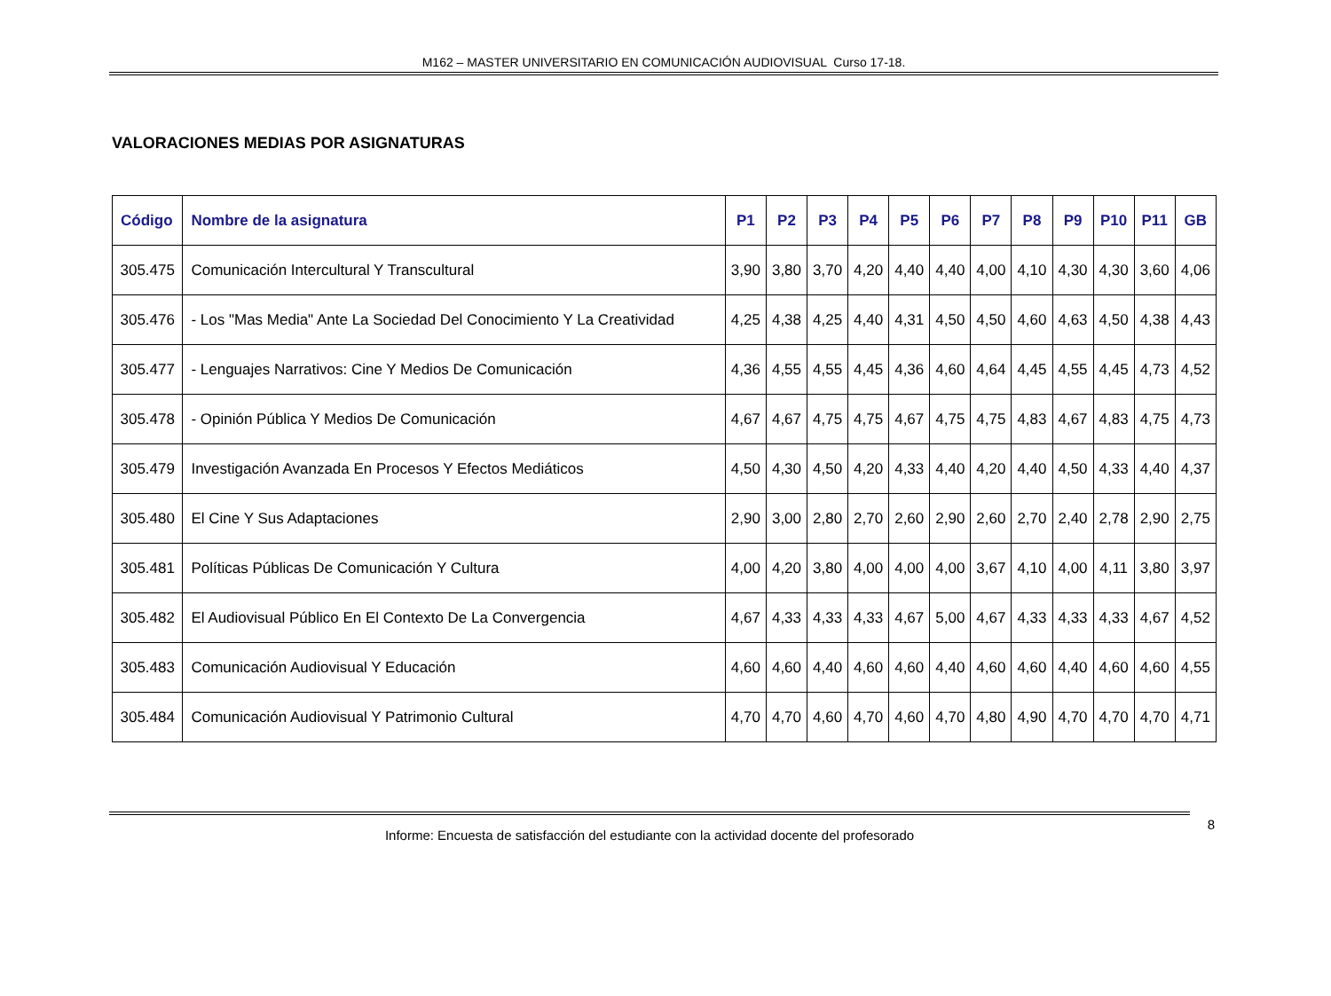M162 – MASTER UNIVERSITARIO EN COMUNICACIÓN AUDIOVISUAL Curso 17-18.
VALORACIONES MEDIAS POR ASIGNATURAS
| Código | Nombre de la asignatura | P1 | P2 | P3 | P4 | P5 | P6 | P7 | P8 | P9 | P10 | P11 | GB |
| --- | --- | --- | --- | --- | --- | --- | --- | --- | --- | --- | --- | --- | --- |
| 305.475 | Comunicación Intercultural Y Transcultural | 3,90 | 3,80 | 3,70 | 4,20 | 4,40 | 4,40 | 4,00 | 4,10 | 4,30 | 4,30 | 3,60 | 4,06 |
| 305.476 | - Los "Mas Media" Ante La Sociedad Del Conocimiento Y La Creatividad | 4,25 | 4,38 | 4,25 | 4,40 | 4,31 | 4,50 | 4,50 | 4,60 | 4,63 | 4,50 | 4,38 | 4,43 |
| 305.477 | - Lenguajes Narrativos: Cine Y Medios De Comunicación | 4,36 | 4,55 | 4,55 | 4,45 | 4,36 | 4,60 | 4,64 | 4,45 | 4,55 | 4,45 | 4,73 | 4,52 |
| 305.478 | - Opinión Pública Y Medios De Comunicación | 4,67 | 4,67 | 4,75 | 4,75 | 4,67 | 4,75 | 4,75 | 4,83 | 4,67 | 4,83 | 4,75 | 4,73 |
| 305.479 | Investigación Avanzada En Procesos Y Efectos Mediáticos | 4,50 | 4,30 | 4,50 | 4,20 | 4,33 | 4,40 | 4,20 | 4,40 | 4,50 | 4,33 | 4,40 | 4,37 |
| 305.480 | El Cine Y Sus Adaptaciones | 2,90 | 3,00 | 2,80 | 2,70 | 2,60 | 2,90 | 2,60 | 2,70 | 2,40 | 2,78 | 2,90 | 2,75 |
| 305.481 | Políticas Públicas De Comunicación Y Cultura | 4,00 | 4,20 | 3,80 | 4,00 | 4,00 | 4,00 | 3,67 | 4,10 | 4,00 | 4,11 | 3,80 | 3,97 |
| 305.482 | El Audiovisual Público En El Contexto De La Convergencia | 4,67 | 4,33 | 4,33 | 4,33 | 4,67 | 5,00 | 4,67 | 4,33 | 4,33 | 4,33 | 4,67 | 4,52 |
| 305.483 | Comunicación Audiovisual Y Educación | 4,60 | 4,60 | 4,40 | 4,60 | 4,60 | 4,40 | 4,60 | 4,60 | 4,40 | 4,60 | 4,60 | 4,55 |
| 305.484 | Comunicación Audiovisual Y Patrimonio Cultural | 4,70 | 4,70 | 4,60 | 4,70 | 4,60 | 4,70 | 4,80 | 4,90 | 4,70 | 4,70 | 4,70 | 4,71 |
8
Informe: Encuesta de satisfacción del estudiante con la actividad docente del profesorado